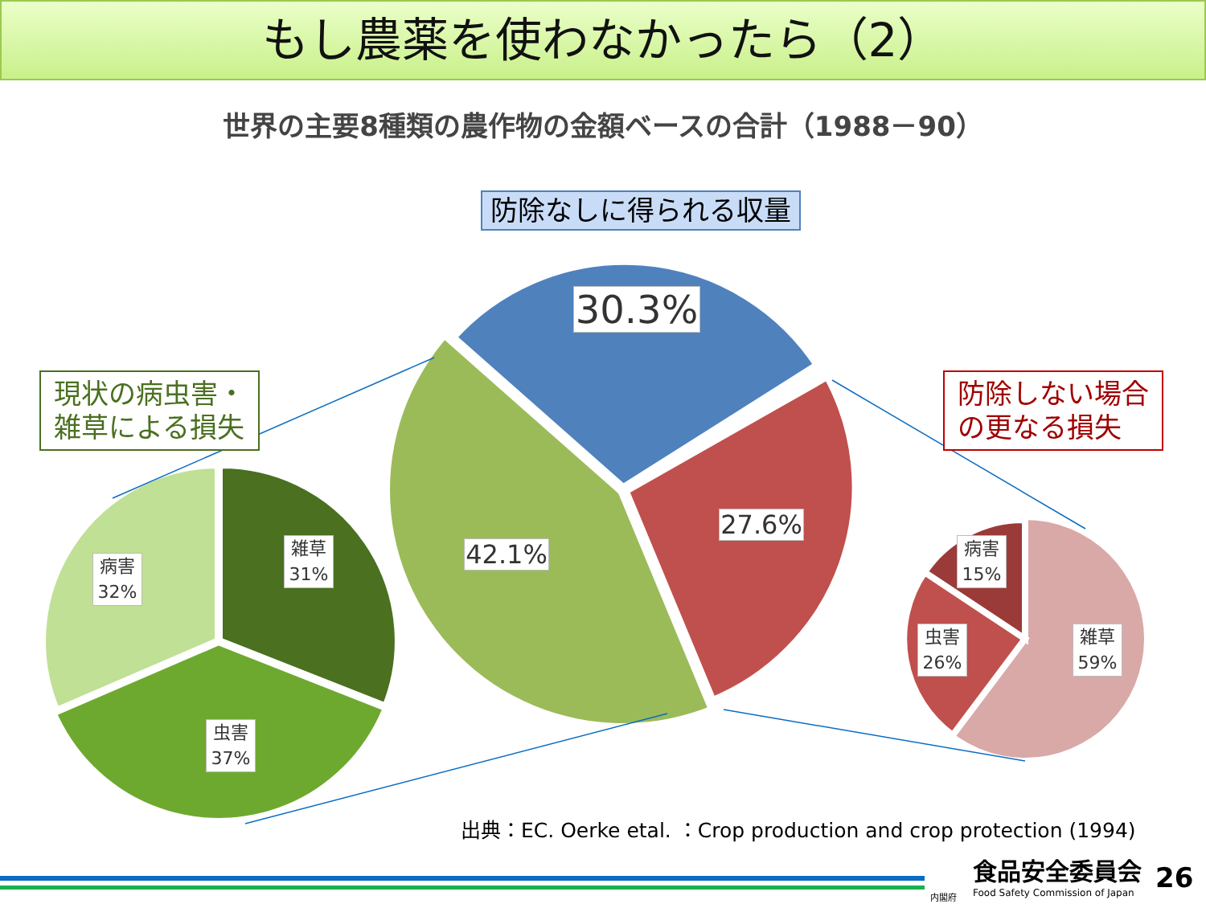もし農薬を使わなかったら（2）
世界の主要8種類の農作物の金額ベースの合計（1988－90）
防除なしに得られる収量
現状の病虫害・
雑草による損失
防除しない場合
の更なる損失
30.3%
42.1%
27.6%
病害
32%
雑草
31%
虫害
37%
病害
15%
虫害
26%
雑草
59%
出典：EC. Oerke etal. ：Crop production and crop protection (1994)
食品安全委員会
Food Safety Commission of Japan
内閣府
26